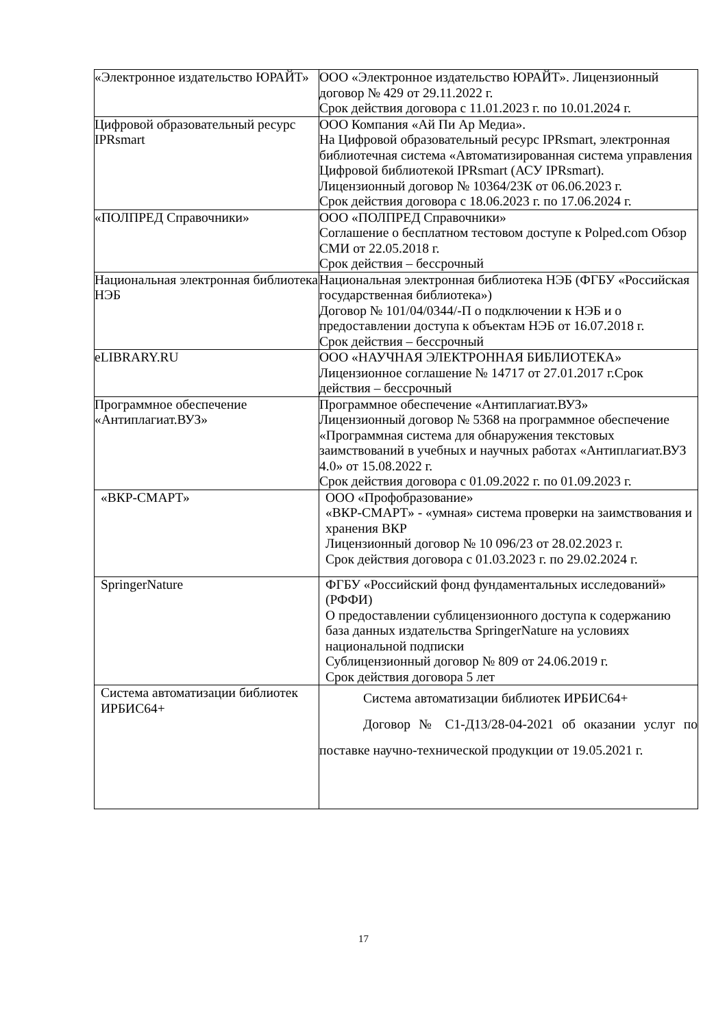| «Электронное издательство ЮРАЙТ» | ООО «Электронное издательство ЮРАЙТ». Лицензионный договор № 429 от 29.11.2022 г. Срок действия договора с 11.01.2023 г. по 10.01.2024 г. |
| Цифровой образовательный ресурс IPRsmart | ООО Компания «Ай Пи Ар Медиа». На Цифровой образовательный ресурс IPRsmart, электронная библиотечная система «Автоматизированная система управления Цифровой библиотекой IPRsmart (АСУ IPRsmart). Лицензионный договор № 10364/23К от 06.06.2023 г. Срок действия договора с 18.06.2023 г. по 17.06.2024 г. |
| «ПОЛПРЕД Справочники» | ООО «ПОЛПРЕД Справочники» Соглашение о бесплатном тестовом доступе к Polped.com Обзор СМИ от 22.05.2018 г. Срок действия – бессрочный |
| Национальная электронная библиотека НЭБ | Национальная электронная библиотека НЭБ (ФГБУ «Российская государственная библиотека») Договор № 101/04/0344/-П о подключении к НЭБ и о предоставлении доступа к объектам НЭБ от 16.07.2018 г. Срок действия – бессрочный |
| eLIBRARY.RU | ООО «НАУЧНАЯ ЭЛЕКТРОННАЯ БИБЛИОТЕКА» Лицензионное соглашение № 14717 от 27.01.2017 г.Срок действия – бессрочный |
| Программное обеспечение «Антиплагиат.ВУЗ» | Программное обеспечение «Антиплагиат.ВУЗ» Лицензионный договор № 5368 на программное обеспечение «Программная система для обнаружения текстовых заимствований в учебных и научных работах «Антиплагиат.ВУЗ 4.0» от 15.08.2022 г. Срок действия договора с 01.09.2022 г. по 01.09.2023 г. |
| «ВКР-СМАРТ» | ООО «Профобразование» «ВКР-СМАРТ» - «умная» система проверки на заимствования и хранения ВКР Лицензионный договор № 10 096/23 от 28.02.2023 г. Срок действия договора с 01.03.2023 г. по 29.02.2024 г. |
| SpringerNature | ФГБУ «Российский фонд фундаментальных исследований» (РФФИ) О предоставлении сублицензионного доступа к содержанию база данных издательства SpringerNature на условиях национальной подписки Сублицензионный договор № 809 от 24.06.2019 г. Срок действия договора 5 лет |
| Система автоматизации библиотек ИРБИС64+ | Система автоматизации библиотек ИРБИС64+ Договор № С1-Д13/28-04-2021 об оказании услуг по поставке научно-технической продукции от 19.05.2021 г. |
17